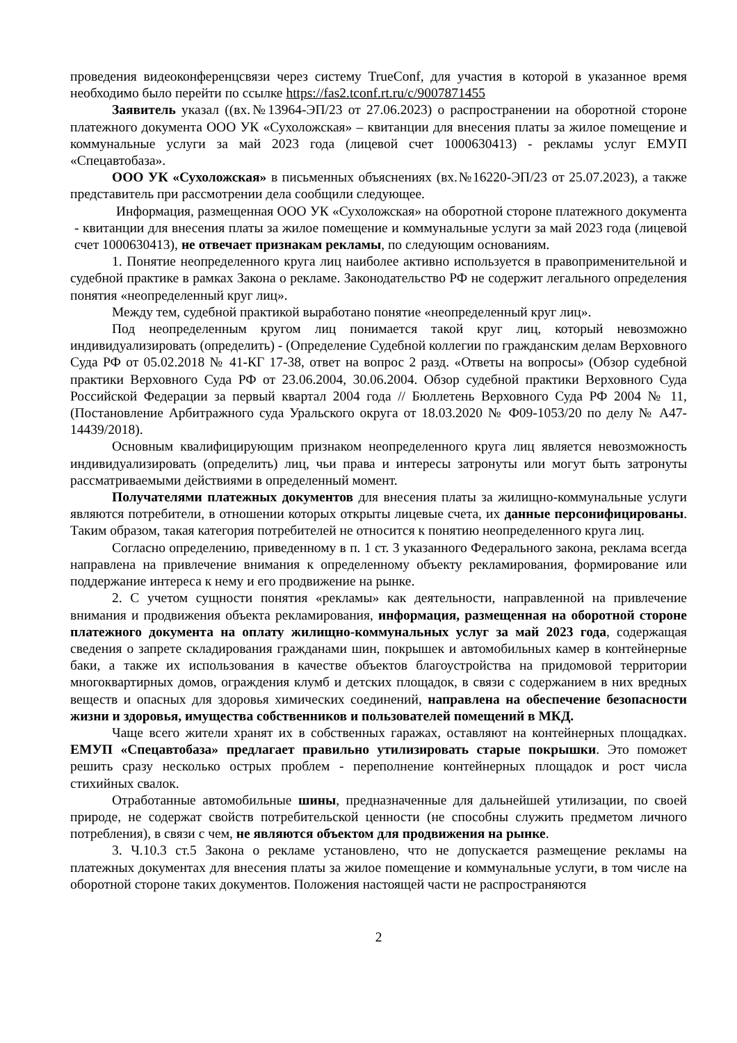проведения видеоконференцсвязи через систему TrueConf, для участия в которой в указанное время необходимо было перейти по ссылке https://fas2.tconf.rt.ru/c/9007871455
Заявитель указал ((вх.№13964-ЭП/23 от 27.06.2023) о распространении на оборотной стороне платежного документа ООО УК «Сухоложская» – квитанции для внесения платы за жилое помещение и коммунальные услуги за май 2023 года (лицевой счет 1000630413) - рекламы услуг ЕМУП «Спецавтобаза».
ООО УК «Сухоложская» в письменных объяснениях (вх.№16220-ЭП/23 от 25.07.2023), а также представитель при рассмотрении дела сообщили следующее.
Информация, размещенная ООО УК «Сухоложская» на оборотной стороне платежного документа - квитанции для внесения платы за жилое помещение и коммунальные услуги за май 2023 года (лицевой счет 1000630413), не отвечает признакам рекламы, по следующим основаниям.
1. Понятие неопределенного круга лиц наиболее активно используется в правоприменительной и судебной практике в рамках Закона о рекламе. Законодательство РФ не содержит легального определения понятия «неопределенный круг лиц».
Между тем, судебной практикой выработано понятие «неопределенный круг лиц».
Под неопределенным кругом лиц понимается такой круг лиц, который невозможно индивидуализировать (определить) - (Определение Судебной коллегии по гражданским делам Верховного Суда РФ от 05.02.2018 № 41-КГ 17-38, ответ на вопрос 2 разд. «Ответы на вопросы» (Обзор судебной практики Верховного Суда РФ от 23.06.2004, 30.06.2004. Обзор судебной практики Верховного Суда Российской Федерации за первый квартал 2004 года // Бюллетень Верховного Суда РФ 2004 № 11, (Постановление Арбитражного суда Уральского округа от 18.03.2020 № Ф09-1053/20 по делу № А47-14439/2018).
Основным квалифицирующим признаком неопределенного круга лиц является невозможность индивидуализировать (определить) лиц, чьи права и интересы затронуты или могут быть затронуты рассматриваемыми действиями в определенный момент.
Получателями платежных документов для внесения платы за жилищно-коммунальные услуги являются потребители, в отношении которых открыты лицевые счета, их данные персонифицированы. Таким образом, такая категория потребителей не относится к понятию неопределенного круга лиц.
Согласно определению, приведенному в п. 1 ст. 3 указанного Федерального закона, реклама всегда направлена на привлечение внимания к определенному объекту рекламирования, формирование или поддержание интереса к нему и его продвижение на рынке.
2. С учетом сущности понятия «рекламы» как деятельности, направленной на привлечение внимания и продвижения объекта рекламирования, информация, размещенная на оборотной стороне платежного документа на оплату жилищно-коммунальных услуг за май 2023 года, содержащая сведения о запрете складирования гражданами шин, покрышек и автомобильных камер в контейнерные баки, а также их использования в качестве объектов благоустройства на придомовой территории многоквартирных домов, ограждения клумб и детских площадок, в связи с содержанием в них вредных веществ и опасных для здоровья химических соединений, направлена на обеспечение безопасности жизни и здоровья, имущества собственников и пользователей помещений в МКД.
Чаще всего жители хранят их в собственных гаражах, оставляют на контейнерных площадках. ЕМУП «Спецавтобаза» предлагает правильно утилизировать старые покрышки. Это поможет решить сразу несколько острых проблем - переполнение контейнерных площадок и рост числа стихийных свалок.
Отработанные автомобильные шины, предназначенные для дальнейшей утилизации, по своей природе, не содержат свойств потребительской ценности (не способны служить предметом личного потребления), в связи с чем, не являются объектом для продвижения на рынке.
3. Ч.10.3 ст.5 Закона о рекламе установлено, что не допускается размещение рекламы на платежных документах для внесения платы за жилое помещение и коммунальные услуги, в том числе на оборотной стороне таких документов. Положения настоящей части не распространяются
2